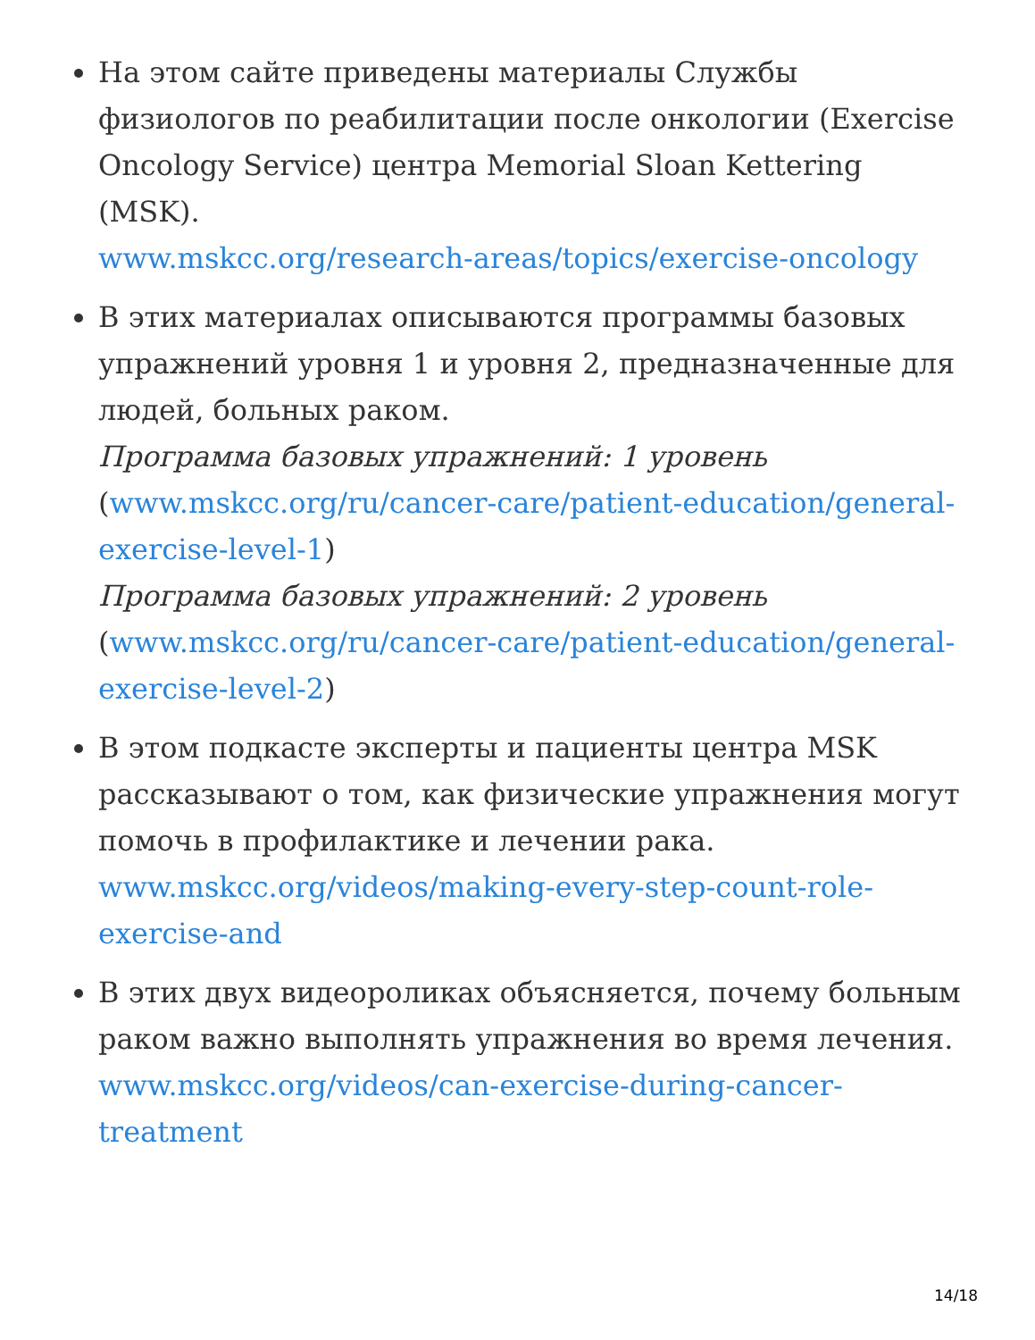На этом сайте приведены материалы Службы физиологов по реабилитации после онкологии (Exercise Oncology Service) центра Memorial Sloan Kettering (MSK).
www.mskcc.org/research-areas/topics/exercise-oncology
В этих материалах описываются программы базовых упражнений уровня 1 и уровня 2, предназначенные для людей, больных раком.
Программа базовых упражнений: 1 уровень (www.mskcc.org/ru/cancer-care/patient-education/general-exercise-level-1)
Программа базовых упражнений: 2 уровень (www.mskcc.org/ru/cancer-care/patient-education/general-exercise-level-2)
В этом подкасте эксперты и пациенты центра MSK рассказывают о том, как физические упражнения могут помочь в профилактике и лечении рака.
www.mskcc.org/videos/making-every-step-count-role-exercise-and
В этих двух видеороликах объясняется, почему больным раком важно выполнять упражнения во время лечения.
www.mskcc.org/videos/can-exercise-during-cancer-treatment
14/18